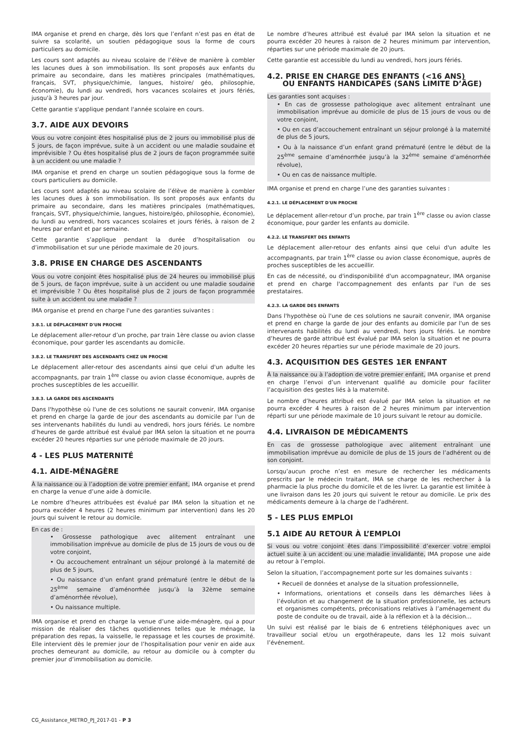IMA organise et prend en charge, dès lors que l’enfant n’est pas en état de suivre sa scolarité, un soutien pédagogique sous la forme de cours particuliers au domicile.
Les cours sont adaptés au niveau scolaire de l’élève de manière à combler les lacunes dues à son immobilisation. Ils sont proposés aux enfants du primaire au secondaire, dans les matières principales (mathématiques, français, SVT, physique/chimie, langues, histoire/ géo, philosophie, économie), du lundi au vendredi, hors vacances scolaires et jours fériés, jusqu'à 3 heures par jour.
Cette garantie s'applique pendant l'année scolaire en cours.
3.7. AIDE AUX DEVOIRS
Vous ou votre conjoint êtes hospitalisé plus de 2 jours ou immobilisé plus de 5 jours, de façon imprévue, suite à un accident ou une maladie soudaine et imprévisible ? Ou êtes hospitalisé plus de 2 jours de façon programmée suite à un accident ou une maladie ?
IMA organise et prend en charge un soutien pédagogique sous la forme de cours particuliers au domicile.
Les cours sont adaptés au niveau scolaire de l’élève de manière à combler les lacunes dues à son immobilisation. Ils sont proposés aux enfants du primaire au secondaire, dans les matières principales (mathématiques, français, SVT, physique/chimie, langues, histoire/géo, philosophie, économie), du lundi au vendredi, hors vacances scolaires et jours fériés, à raison de 2 heures par enfant et par semaine.
Cette garantie s’applique pendant la durée d’hospitalisation ou d’immobilisation et sur une période maximale de 20 jours.
3.8. PRISE EN CHARGE DES ASCENDANTS
Vous ou votre conjoint êtes hospitalisé plus de 24 heures ou immobilisé plus de 5 jours, de façon imprévue, suite à un accident ou une maladie soudaine et imprévisible ? Ou êtes hospitalisé plus de 2 jours de façon programmée suite à un accident ou une maladie ?
IMA organise et prend en charge l'une des garanties suivantes :
3.8.1. LE DÉPLACEMENT D'UN PROCHE
Le déplacement aller-retour d’un proche, par train 1ère classe ou avion classe économique, pour garder les ascendants au domicile.
3.8.2. LE TRANSFERT DES ASCENDANTS CHEZ UN PROCHE
Le déplacement aller-retour des ascendants ainsi que celui d'un adulte les accompagnants, par train 1<sup>ère</sup> classe ou avion classe économique, auprès de proches susceptibles de les accueillir.
3.8.3. LA GARDE DES ASCENDANTS
Dans l'hypothèse où l'une de ces solutions ne saurait convenir, IMA organise et prend en charge la garde de jour des ascendants au domicile par l'un de ses intervenants habilités du lundi au vendredi, hors jours fériés. Le nombre d’heures de garde attribué est évalué par IMA selon la situation et ne pourra excéder 20 heures réparties sur une période maximale de 20 jours.
4 - LES PLUS MATERNITÉ
4.1. AIDE-MÉNAGÈRE
À la naissance ou à l’adoption de votre premier enfant, IMA organise et prend en charge la venue d’une aide à domicile.
Le nombre d’heures attribuées est évalué par IMA selon la situation et ne pourra excéder 4 heures (2 heures minimum par intervention) dans les 20 jours qui suivent le retour au domicile.
En cas de :
• Grossesse pathologique avec alitement entraînant une immobilisation imprévue au domicile de plus de 15 jours de vous ou de votre conjoint,
• Ou accouchement entraînant un séjour prolongé à la maternité de plus de 5 jours,
• Ou naissance d’un enfant grand prématuré (entre le début de la 25<sup>ème</sup> semaine d’aménorrhée jusqu’à la 32ème semaine d’aménorrhée révolue),
• Ou naissance multiple.
IMA organise et prend en charge la venue d’une aide-ménagère, qui a pour mission de réaliser des tâches quotidiennes telles que le ménage, la préparation des repas, la vaisselle, le repassage et les courses de proximité. Elle intervient dès le premier jour de l’hospitalisation pour venir en aide aux proches demeurant au domicile, au retour au domicile ou à compter du premier jour d’immobilisation au domicile.
Le nombre d’heures attribué est évalué par IMA selon la situation et ne pourra excéder 20 heures à raison de 2 heures minimum par intervention, réparties sur une période maximale de 20 jours.
Cette garantie est accessible du lundi au vendredi, hors jours fériés.
4.2. PRISE EN CHARGE DES ENFANTS (<16 ANS)
OU ENFANTS HANDICAPÉS (SANS LIMITE D’ÂGE)
Les garanties sont acquises :
• En cas de grossesse pathologique avec alitement entraînant une immobilisation imprévue au domicile de plus de 15 jours de vous ou de votre conjoint,
• Ou en cas d’accouchement entraînant un séjour prolongé à la maternité de plus de 5 jours,
• Ou à la naissance d’un enfant grand prématuré (entre le début de la 25<sup>ème</sup> semaine d’aménorrhée jusqu’à la 32<sup>ème</sup> semaine d’aménorrhée révolue),
• Ou en cas de naissance multiple.
IMA organise et prend en charge l’une des garanties suivantes :
4.2.1. LE DÉPLACEMENT D'UN PROCHE
Le déplacement aller-retour d’un proche, par train 1<sup>ère</sup> classe ou avion classe économique, pour garder les enfants au domicile.
4.2.2. LE TRANSFERT DES ENFANTS
Le déplacement aller-retour des enfants ainsi que celui d'un adulte les accompagnants, par train 1<sup>ère</sup> classe ou avion classe économique, auprès de proches susceptibles de les accueillir.
En cas de nécessité, ou d'indisponibilité d'un accompagnateur, IMA organise et prend en charge l'accompagnement des enfants par l'un de ses prestataires.
4.2.3. LA GARDE DES ENFANTS
Dans l'hypothèse où l'une de ces solutions ne saurait convenir, IMA organise et prend en charge la garde de jour des enfants au domicile par l'un de ses intervenants habilités du lundi au vendredi, hors jours fériés. Le nombre d’heures de garde attribué est évalué par IMA selon la situation et ne pourra excéder 20 heures réparties sur une période maximale de 20 jours.
4.3. ACQUISITION DES GESTES 1ER ENFANT
À la naissance ou à l’adoption de votre premier enfant, IMA organise et prend en charge l’envoi d’un intervenant qualifié au domicile pour faciliter l’acquisition des gestes liés à la maternité.
Le nombre d’heures attribué est évalué par IMA selon la situation et ne pourra excéder 4 heures à raison de 2 heures minimum par intervention réparti sur une période maximale de 10 jours suivant le retour au domicile.
4.4. LIVRAISON DE MÉDICAMENTS
En cas de grossesse pathologique avec alitement entraînant une immobilisation imprévue au domicile de plus de 15 jours de l’adhérent ou de son conjoint.
Lorsqu’aucun proche n’est en mesure de rechercher les médicaments prescrits par le médecin traitant, IMA se charge de les rechercher à la pharmacie la plus proche du domicile et de les livrer. La garantie est limitée à une livraison dans les 20 jours qui suivent le retour au domicile. Le prix des médicaments demeure à la charge de l’adhérent.
5 - LES PLUS EMPLOI
5.1 AIDE AU RETOUR À L’EMPLOI
Si vous ou votre conjoint êtes dans l’impossibilité d’exercer votre emploi actuel suite à un accident ou une maladie invalidante, IMA propose une aide au retour à l’emploi.
Selon la situation, l’accompagnement porte sur les domaines suivants :
• Recueil de données et analyse de la situation professionnelle,
• Informations, orientations et conseils dans les démarches liées à l’évolution et au changement de la situation professionnelle, les acteurs et organismes compétents, préconisations relatives à l’aménagement du poste de conduite ou de travail, aide à la réflexion et à la décision…
Un suivi est réalisé par le biais de 6 entretiens téléphoniques avec un travailleur social et/ou un ergothérapeute, dans les 12 mois suivant l’événement.
CG_Assistance_METRO_PJ_2017-01 - P 3